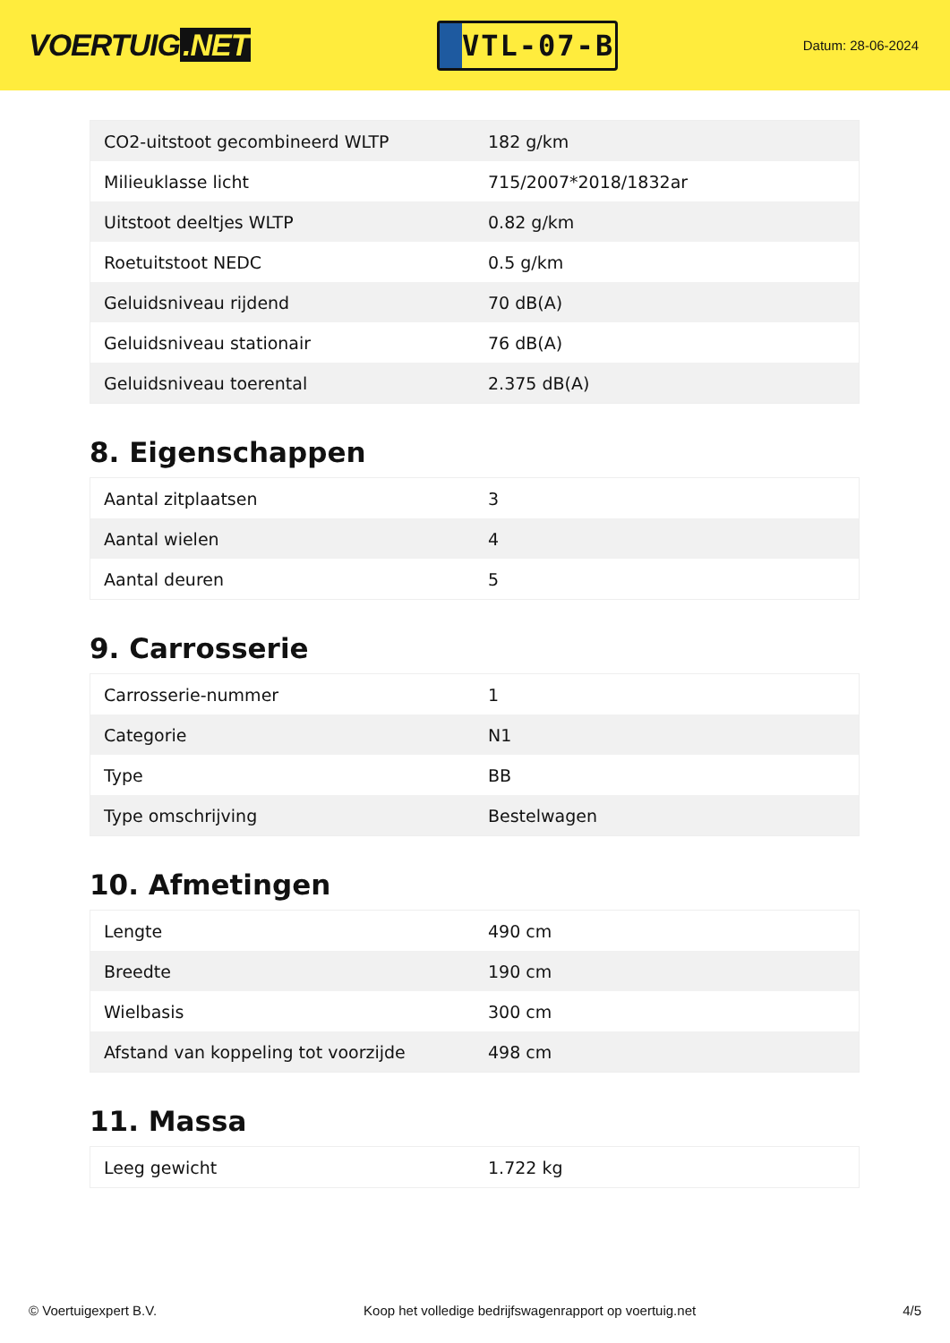VOERTUIG.NET
VTL-07-B
Datum: 28-06-2024
| CO2-uitstoot gecombineerd WLTP | 182 g/km |
| Milieuklasse licht | 715/2007*2018/1832ar |
| Uitstoot deeltjes WLTP | 0.82 g/km |
| Roetuitstoot NEDC | 0.5 g/km |
| Geluidsniveau rijdend | 70 dB(A) |
| Geluidsniveau stationair | 76 dB(A) |
| Geluidsniveau toerental | 2.375 dB(A) |
8. Eigenschappen
| Aantal zitplaatsen | 3 |
| Aantal wielen | 4 |
| Aantal deuren | 5 |
9. Carrosserie
| Carrosserie-nummer | 1 |
| Categorie | N1 |
| Type | BB |
| Type omschrijving | Bestelwagen |
10. Afmetingen
| Lengte | 490 cm |
| Breedte | 190 cm |
| Wielbasis | 300 cm |
| Afstand van koppeling tot voorzijde | 498 cm |
11. Massa
| Leeg gewicht | 1.722 kg |
© Voertuigexpert B.V. Koop het volledige bedrijfswagenrapport op voertuig.net 4/5